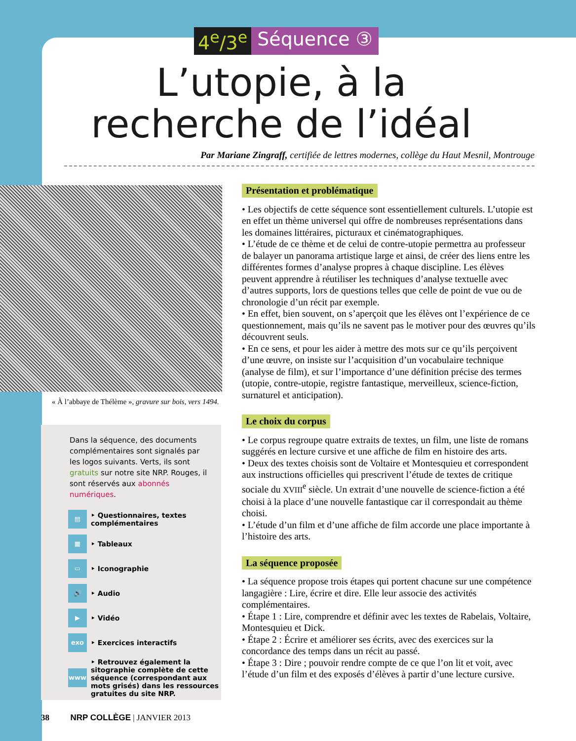4<sup>e</sup>/3<sup>e</sup> Séquence ③
L’utopie, à la recherche de l’idéal
Par Mariane Zingraff, certifiée de lettres modernes, collège du Haut Mesnil, Montrouge
« À l’abbaye de Thélème », gravure sur bois, vers 1494.
Dans la séquence, des documents complémentaires sont signalés par les logos suivants. Verts, ils sont gratuits sur notre site NRP. Rouges, il sont réservés aux abonnés numériques.
▤ ‣ Questionnaires, textes complémentaires
▦ ‣ Tableaux
▭ ‣ Iconographie
🔊 ‣ Audio
▶ ‣ Vidéo
exo ‣ Exercices interactifs
www ‣ Retrouvez également la sitographie complète de cette séquence (correspondant aux mots grisés) dans les ressources gratuites du site NRP.
Présentation et problématique
• Les objectifs de cette séquence sont essentiellement culturels. L’utopie est en effet un thème universel qui offre de nombreuses représentations dans les domaines littéraires, picturaux et cinématographiques.
• L’étude de ce thème et de celui de contre-utopie permettra au professeur de balayer un panorama artistique large et ainsi, de créer des liens entre les différentes formes d’analyse propres à chaque discipline. Les élèves peuvent apprendre à réutiliser les techniques d’analyse textuelle avec d’autres supports, lors de questions telles que celle de point de vue ou de chronologie d’un récit par exemple.
• En effet, bien souvent, on s’aperçoit que les élèves ont l’expérience de ce questionnement, mais qu’ils ne savent pas le motiver pour des œuvres qu’ils découvrent seuls.
• En ce sens, et pour les aider à mettre des mots sur ce qu’ils perçoivent d’une œuvre, on insiste sur l’acquisition d’un vocabulaire technique (analyse de film), et sur l’importance d’une définition précise des termes (utopie, contre-utopie, registre fantastique, merveilleux, science-fiction, surnaturel et anticipation).
Le choix du corpus
• Le corpus regroupe quatre extraits de textes, un film, une liste de romans suggérés en lecture cursive et une affiche de film en histoire des arts.
• Deux des textes choisis sont de Voltaire et Montesquieu et correspondent aux instructions officielles qui prescrivent l’étude de textes de critique sociale du XVIII<sup>e</sup> siècle. Un extrait d’une nouvelle de science-fiction a été choisi à la place d’une nouvelle fantastique car il correspondait au thème choisi.
• L’étude d’un film et d’une affiche de film accorde une place importante à l’histoire des arts.
La séquence proposée
• La séquence propose trois étapes qui portent chacune sur une compétence langagière : Lire, écrire et dire. Elle leur associe des activités complémentaires.
• Étape 1 : Lire, comprendre et définir avec les textes de Rabelais, Voltaire, Montesquieu et Dick.
• Étape 2 : Écrire et améliorer ses écrits, avec des exercices sur la concordance des temps dans un récit au passé.
• Étape 3 : Dire ; pouvoir rendre compte de ce que l’on lit et voit, avec l’étude d’un film et des exposés d’élèves à partir d’une lecture cursive.
38 NRP COLLÈGE | JANVIER 2013